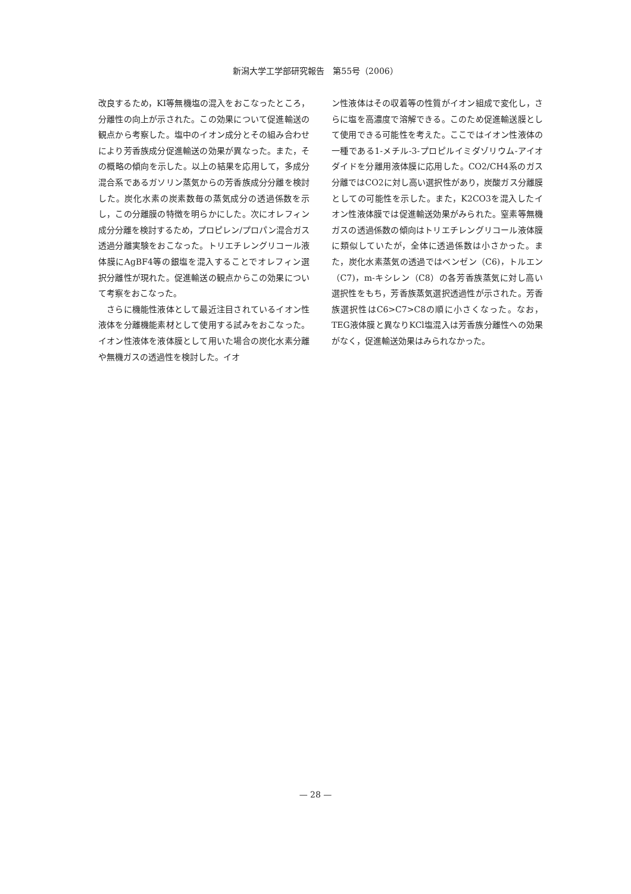新潟大学工学部研究報告　第55号（2006）
改良するため，KI等無機塩の混入をおこなったところ，分離性の向上が示された。この効果について促進輸送の観点から考察した。塩中のイオン成分とその組み合わせにより芳香族成分促進輸送の効果が異なった。また，その概略の傾向を示した。以上の結果を応用して，多成分混合系であるガソリン蒸気からの芳香族成分分離を検討した。炭化水素の炭素数毎の蒸気成分の透過係数を示し，この分離膜の特徴を明らかにした。次にオレフィン成分分離を検討するため，プロピレン/プロパン混合ガス透過分離実験をおこなった。トリエチレングリコール液体膜にAgBF4等の銀塩を混入することでオレフィン選択分離性が現れた。促進輸送の観点からこの効果について考察をおこなった。
　さらに機能性液体として最近注目されているイオン性液体を分離機能素材として使用する試みをおこなった。イオン性液体を液体膜として用いた場合の炭化水素分離や無機ガスの透過性を検討した。イオ
ン性液体はその収着等の性質がイオン組成で変化し，さらに塩を高濃度で溶解できる。このため促進輸送膜として使用できる可能性を考えた。ここではイオン性液体の一種である1-メチル-3-プロピルイミダゾリウム-アイオダイドを分離用液体膜に応用した。CO2/CH4系のガス分離ではCO2に対し高い選択性があり，炭酸ガス分離膜としての可能性を示した。また，K2CO3を混入したイオン性液体膜では促進輸送効果がみられた。窒素等無機ガスの透過係数の傾向はトリエチレングリコール液体膜に類似していたが，全体に透過係数は小さかった。また，炭化水素蒸気の透過ではベンゼン（C6)，トルエン（C7)，m-キシレン（C8）の各芳香族蒸気に対し高い選択性をもち，芳香族蒸気選択透過性が示された。芳香族選択性はC6>C7>C8の順に小さくなった。なお，TEG液体膜と異なりKCl塩混入は芳香族分離性への効果がなく，促進輸送効果はみられなかった。
— 28 —